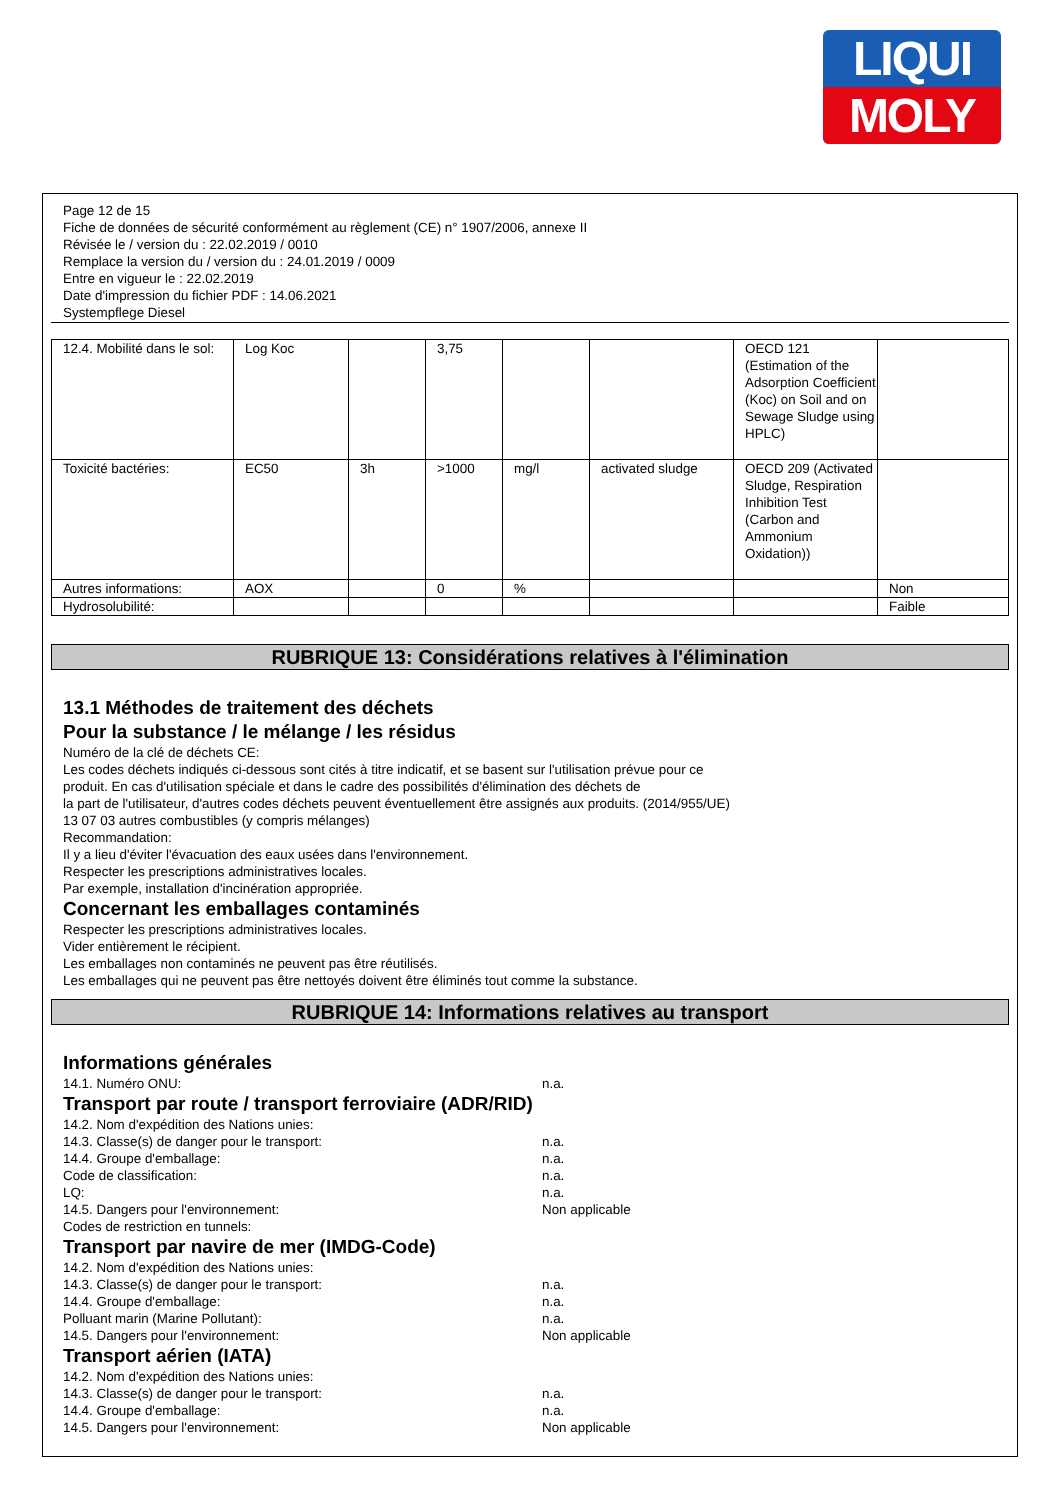LIQUI
MOLY
Page 12 de 15
Fiche de données de sécurité conformément au règlement (CE) n° 1907/2006, annexe II
Révisée le / version du : 22.02.2019 / 0010
Remplace la version du / version du : 24.01.2019 / 0009
Entre en vigueur le : 22.02.2019
Date d'impression du fichier PDF : 14.06.2021
Systempflege Diesel
| 12.4. Mobilité dans le sol: | Log Koc | | 3,75 | | | OECD 121 (Estimation of the Adsorption Coefficient (Koc) on Soil and on Sewage Sludge using HPLC) | |
| Toxicité bactéries: | EC50 | 3h | >1000 | mg/l | activated sludge | OECD 209 (Activated Sludge, Respiration Inhibition Test (Carbon and Ammonium Oxidation)) | |
| Autres informations: | AOX | | 0 | % | | | Non |
| Hydrosolubilité: | | | | | | | Faible |
RUBRIQUE 13: Considérations relatives à l'élimination
13.1 Méthodes de traitement des déchets
Pour la substance / le mélange / les résidus
Numéro de la clé de déchets CE:
Les codes déchets indiqués ci-dessous sont cités à titre indicatif, et se basent sur l'utilisation prévue pour ce
produit. En cas d'utilisation spéciale et dans le cadre des possibilités d'élimination des déchets de
la part de l'utilisateur, d'autres codes déchets peuvent éventuellement être assignés aux produits. (2014/955/UE)
13 07 03 autres combustibles (y compris mélanges)
Recommandation:
Il y a lieu d'éviter l'évacuation des eaux usées dans l'environnement.
Respecter les prescriptions administratives locales.
Par exemple, installation d'incinération appropriée.
Concernant les emballages contaminés
Respecter les prescriptions administratives locales.
Vider entièrement le récipient.
Les emballages non contaminés ne peuvent pas être réutilisés.
Les emballages qui ne peuvent pas être nettoyés doivent être éliminés tout comme la substance.
RUBRIQUE 14: Informations relatives au transport
Informations générales
14.1. Numéro ONU: n.a.
Transport par route / transport ferroviaire (ADR/RID)
14.2. Nom d'expédition des Nations unies:
14.3. Classe(s) de danger pour le transport: n.a.
14.4. Groupe d'emballage: n.a.
Code de classification: n.a.
LQ: n.a.
14.5. Dangers pour l'environnement: Non applicable
Codes de restriction en tunnels:
Transport par navire de mer (IMDG-Code)
14.2. Nom d'expédition des Nations unies:
14.3. Classe(s) de danger pour le transport: n.a.
14.4. Groupe d'emballage: n.a.
Polluant marin (Marine Pollutant): n.a.
14.5. Dangers pour l'environnement: Non applicable
Transport aérien (IATA)
14.2. Nom d'expédition des Nations unies:
14.3. Classe(s) de danger pour le transport: n.a.
14.4. Groupe d'emballage: n.a.
14.5. Dangers pour l'environnement: Non applicable